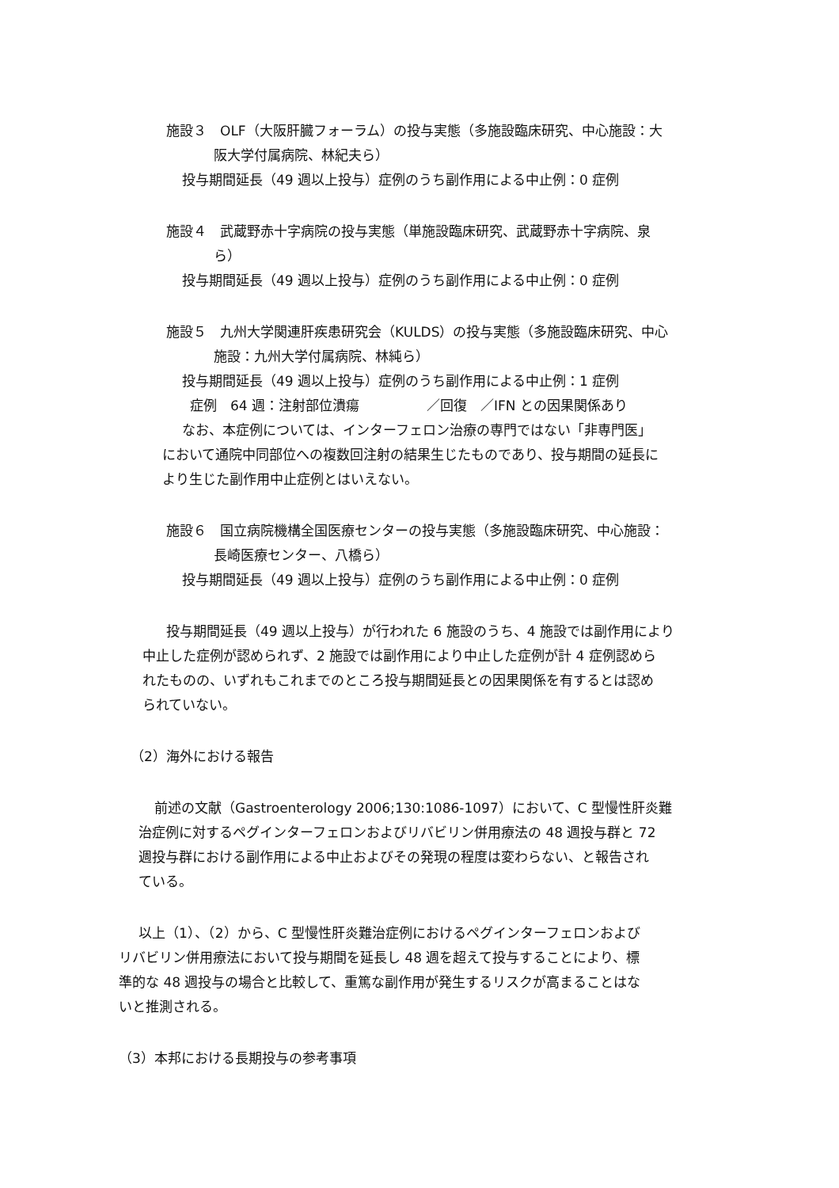施設３　OLF（大阪肝臓フォーラム）の投与実態（多施設臨床研究、中心施設：大
阪大学付属病院、林紀夫ら）
投与期間延長（49 週以上投与）症例のうち副作用による中止例：0 症例
施設４　武蔵野赤十字病院の投与実態（単施設臨床研究、武蔵野赤十字病院、泉
ら）
投与期間延長（49 週以上投与）症例のうち副作用による中止例：0 症例
施設５　九州大学関連肝疾患研究会（KULDS）の投与実態（多施設臨床研究、中心
施設：九州大学付属病院、林純ら）
投与期間延長（49 週以上投与）症例のうち副作用による中止例：1 症例
症例　64 週：注射部位潰瘍　　　　　／回復　／IFN との因果関係あり
なお、本症例については、インターフェロン治療の専門ではない「非専門医」
において通院中同部位への複数回注射の結果生じたものであり、投与期間の延長に
より生じた副作用中止症例とはいえない。
施設６　国立病院機構全国医療センターの投与実態（多施設臨床研究、中心施設：
長崎医療センター、八橋ら）
投与期間延長（49 週以上投与）症例のうち副作用による中止例：0 症例
投与期間延長（49 週以上投与）が行われた 6 施設のうち、4 施設では副作用により
中止した症例が認められず、2 施設では副作用により中止した症例が計 4 症例認めら
れたものの、いずれもこれまでのところ投与期間延長との因果関係を有するとは認め
られていない。
（2）海外における報告
前述の文献（Gastroenterology 2006;130:1086-1097）において、C 型慢性肝炎難
治症例に対するペグインターフェロンおよびリバビリン併用療法の 48 週投与群と 72
週投与群における副作用による中止およびその発現の程度は変わらない、と報告され
ている。
以上（1）、（2）から、C 型慢性肝炎難治症例におけるペグインターフェロンおよび
リバビリン併用療法において投与期間を延長し 48 週を超えて投与することにより、標
準的な 48 週投与の場合と比較して、重篤な副作用が発生するリスクが高まることはな
いと推測される。
（3）本邦における長期投与の参考事項